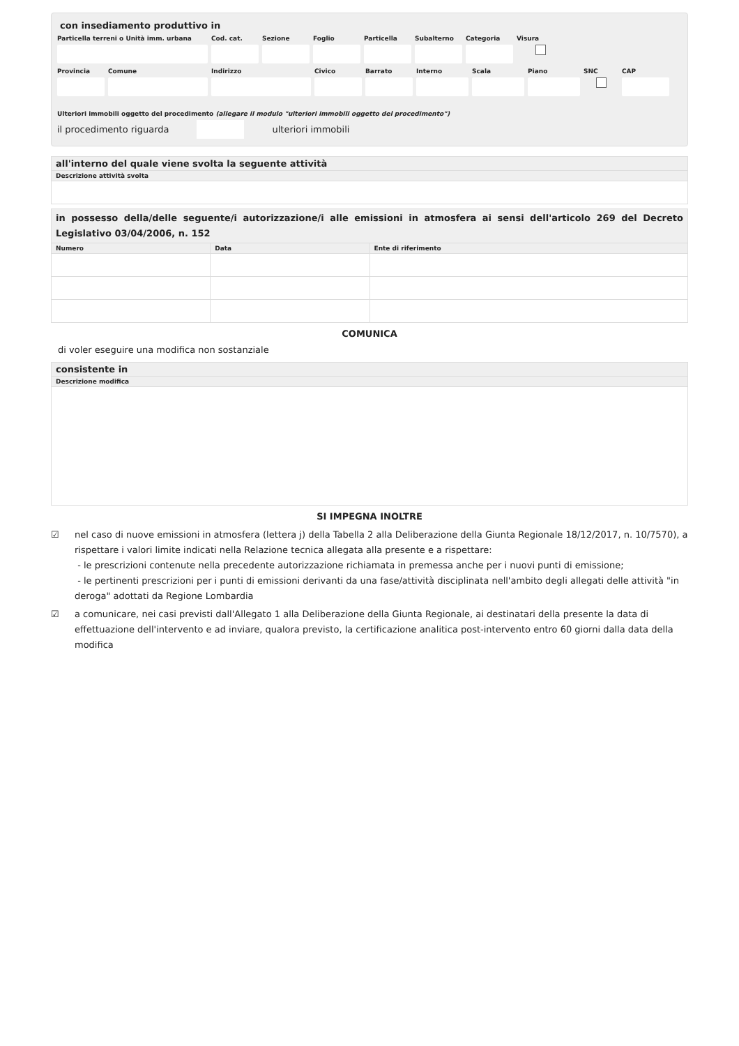con insediamento produttivo in
Particella terreni o Unità imm. urbana
Cod. cat.
Sezione Foglio Particella
Subalterno
Categoria
Visura
Provincia
Comune Indirizzo Civico Barrato Interno Scala Piano SNC CAP
Ulteriori immobili oggetto del procedimento (allegare il modulo "ulteriori immobili oggetto del procedimento")
il procedimento riguarda ulteriori immobili
| all'interno del quale viene svolta la seguente attività |
| --- |
| Descrizione attività svolta |
| in possesso della/delle seguente/i autorizzazione/i alle emissioni in atmosfera ai sensi dell'articolo 269 del Decreto Legislativo 03/04/2006, n. 152 | | |
| --- | --- | --- |
| Numero | Data | Ente di riferimento |
COMUNICA
di voler eseguire una modifica non sostanziale
| consistente in |
| --- |
| Descrizione modifica |
SI IMPEGNA INOLTRE
☑ nel caso di nuove emissioni in atmosfera (lettera j) della Tabella 2 alla Deliberazione della Giunta Regionale 18/12/2017, n. 10/7570), a rispettare i valori limite indicati nella Relazione tecnica allegata alla presente e a rispettare:
- le prescrizioni contenute nella precedente autorizzazione richiamata in premessa anche per i nuovi punti di emissione;
- le pertinenti prescrizioni per i punti di emissioni derivanti da una fase/attività disciplinata nell'ambito degli allegati delle attività "in deroga" adottati da Regione Lombardia
☑ a comunicare, nei casi previsti dall'Allegato 1 alla Deliberazione della Giunta Regionale, ai destinatari della presente la data di effettuazione dell'intervento e ad inviare, qualora previsto, la certificazione analitica post-intervento entro 60 giorni dalla data della modifica